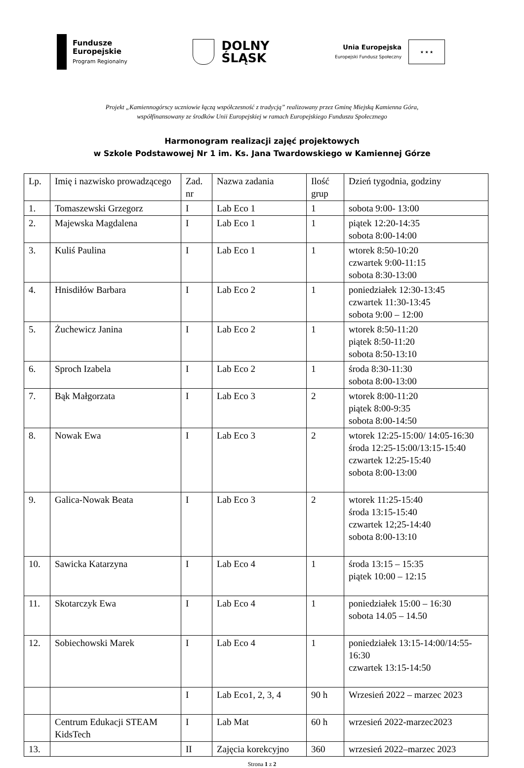Fundusze
Europejskie
Program Regionalny
DOLNY
ŚLĄSK
Unia Europejska
Europejski Fundusz Społeczny
★ ★ ★
Projekt „Kamiennogórscy uczniowie łączą współczesność z tradycją” realizowany przez Gminę Miejską Kamienna Góra,
współfinansowany ze środków Unii Europejskiej w ramach Europejskiego Funduszu Społecznego
Harmonogram realizacji zajęć projektowych
w Szkole Podstawowej Nr 1 im. Ks. Jana Twardowskiego w Kamiennej Górze
| Lp. | Imię i nazwisko prowadzącego | Zad. nr | Nazwa zadania | Ilość grup | Dzień tygodnia, godziny |
| --- | --- | --- | --- | --- | --- |
| 1. | Tomaszewski Grzegorz | I | Lab Eco 1 | 1 | sobota 9:00- 13:00 |
| 2. | Majewska Magdalena | I | Lab Eco 1 | 1 | piątek 12:20-14:35 sobota 8:00-14:00 |
| 3. | Kuliś Paulina | I | Lab Eco 1 | 1 | wtorek 8:50-10:20 czwartek 9:00-11:15 sobota 8:30-13:00 |
| 4. | Hnisdiłów Barbara | I | Lab Eco 2 | 1 | poniedziałek 12:30-13:45 czwartek 11:30-13:45 sobota 9:00 – 12:00 |
| 5. | Żuchewicz Janina | I | Lab Eco 2 | 1 | wtorek 8:50-11:20 piątek 8:50-11:20 sobota 8:50-13:10 |
| 6. | Sproch Izabela | I | Lab Eco 2 | 1 | środa 8:30-11:30 sobota 8:00-13:00 |
| 7. | Bąk Małgorzata | I | Lab Eco 3 | 2 | wtorek 8:00-11:20 piątek 8:00-9:35 sobota 8:00-14:50 |
| 8. | Nowak Ewa | I | Lab Eco 3 | 2 | wtorek 12:25-15:00/ 14:05-16:30 środa 12:25-15:00/13:15-15:40 czwartek 12:25-15:40 sobota 8:00-13:00 |
| 9. | Galica-Nowak Beata | I | Lab Eco 3 | 2 | wtorek 11:25-15:40 środa 13:15-15:40 czwartek 12;25-14:40 sobota 8:00-13:10 |
| 10. | Sawicka Katarzyna | I | Lab Eco 4 | 1 | środa 13:15 – 15:35 piątek 10:00 – 12:15 |
| 11. | Skotarczyk Ewa | I | Lab Eco 4 | 1 | poniedziałek 15:00 – 16:30 sobota 14.05 – 14.50 |
| 12. | Sobiechowski Marek | I | Lab Eco 4 | 1 | poniedziałek 13:15-14:00/14:55-16:30 czwartek 13:15-14:50 |
| | | I | Lab Eco1, 2, 3, 4 | 90 h | Wrzesień 2022 – marzec 2023 |
| | Centrum Edukacji STEAM KidsTech | I | Lab Mat | 60 h | wrzesień 2022-marzec2023 |
| 13. | | II | Zajęcia korekcyjno | 360 | wrzesień 2022–marzec 2023 |
Strona 1 z 2